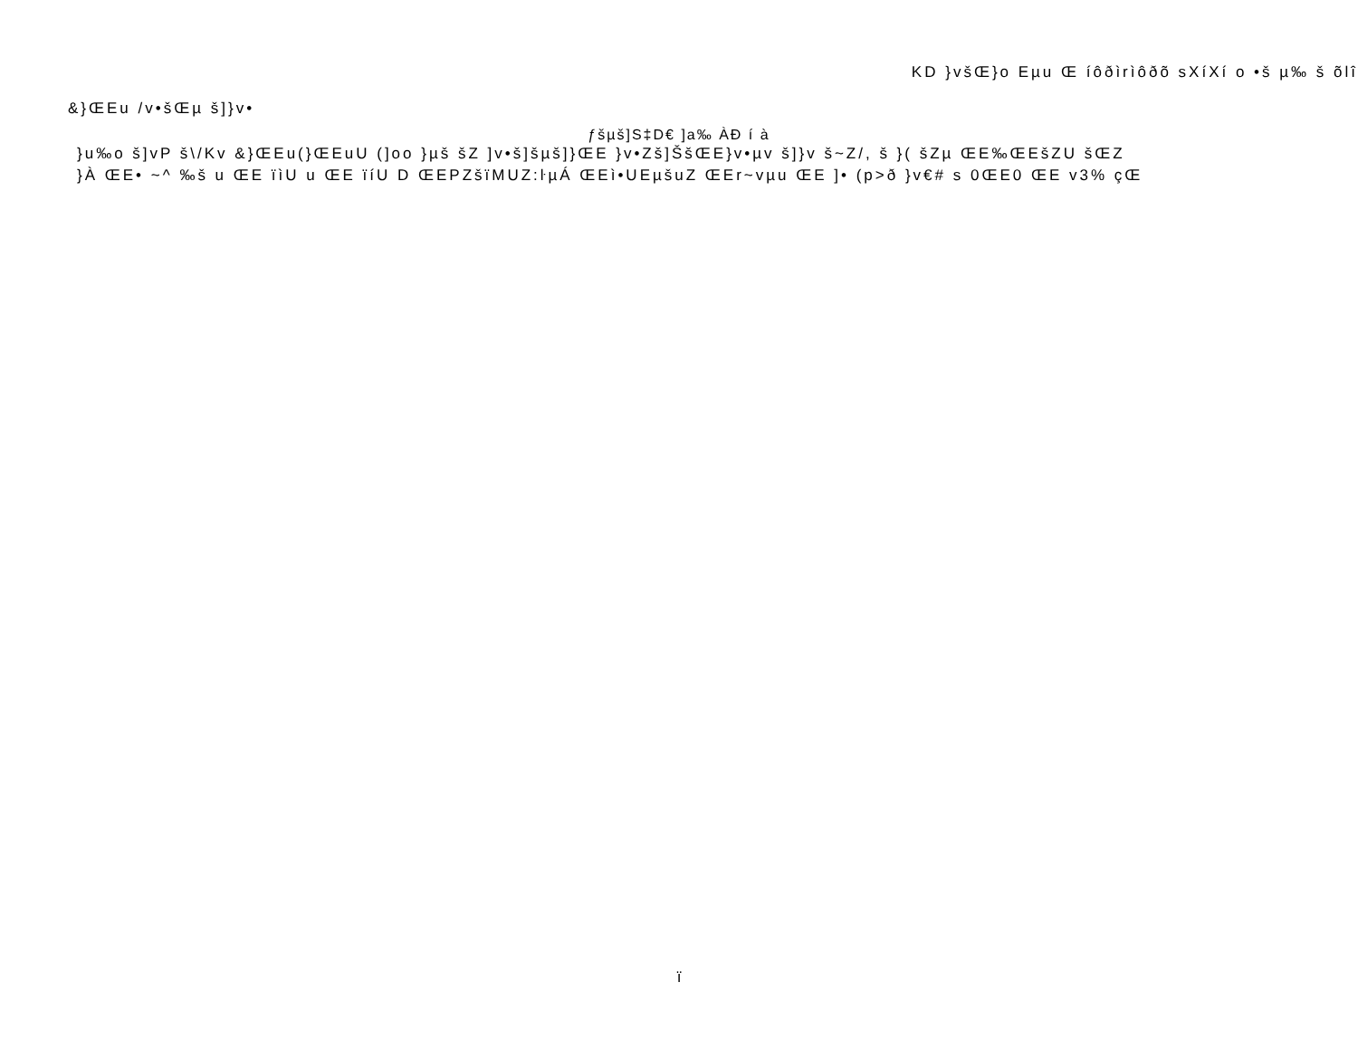KD }všŒ}o Eµu Œ íôðìrìôðõ sXíXí o •š µ‰ š õlî
&}ŒEu /v•šŒµ š]}v•
ƒšµš]S‡D€ ]a‰ ÀÐ í à
}u‰o š]vP š\/Kv &}ŒEu(}ŒEuU (]oo }µš šZ ]v•š]šµš]}ŒE }v•Zš]ŠšŒE}v•µv š]}v š~Z/, š }( šZµ ŒE‰ŒEšZU šŒZ
}À ŒE• ~^ ‰š u ŒE ïìU u ŒE ïíU D ŒEPZšïMUZ:ŀµÁ ŒEì•UEµšuZ ŒEr~vµu ŒE ]• (p>ð }v€# s 0ŒE0 ŒE v3% çŒ
ï